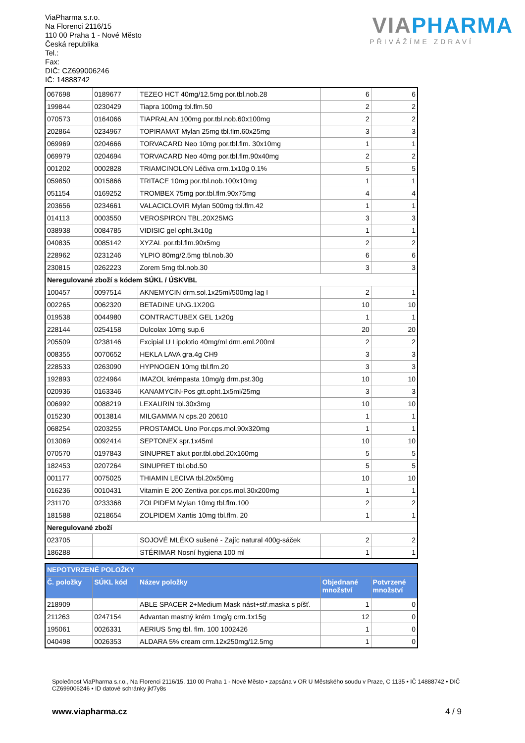ViaPharma s.r.o.
Na Florenci 2116/15
110 00 Praha 1 - Nové Město
Česká republika
Tel.:
Fax:
DIČ: CZ699006246
IČ: 14888742
VIAPHARMA
PŘIVÁŽÍME ZDRAVÍ
| 067698 | 0189677 | TEZEO HCT 40mg/12.5mg por.tbl.nob.28 | 6 | 6 |
| 199844 | 0230429 | Tiapra 100mg tbl.flm.50 | 2 | 2 |
| 070573 | 0164066 | TIAPRALAN 100mg por.tbl.nob.60x100mg | 2 | 2 |
| 202864 | 0234967 | TOPIRAMAT Mylan 25mg tbl.flm.60x25mg | 3 | 3 |
| 069969 | 0204666 | TORVACARD Neo 10mg por.tbl.flm. 30x10mg | 1 | 1 |
| 069979 | 0204694 | TORVACARD Neo 40mg por.tbl.flm.90x40mg | 2 | 2 |
| 001202 | 0002828 | TRIAMCINOLON Léčiva crm.1x10g 0.1% | 5 | 5 |
| 059850 | 0015866 | TRITACE 10mg por.tbl.nob.100x10mg | 1 | 1 |
| 051154 | 0169252 | TROMBEX 75mg por.tbl.flm.90x75mg | 4 | 4 |
| 203656 | 0234661 | VALACICLOVIR Mylan 500mg tbl.flm.42 | 1 | 1 |
| 014113 | 0003550 | VEROSPIRON TBL.20X25MG | 3 | 3 |
| 038938 | 0084785 | VIDISIC gel opht.3x10g | 1 | 1 |
| 040835 | 0085142 | XYZAL por.tbl.flm.90x5mg | 2 | 2 |
| 228962 | 0231246 | YLPIO 80mg/2.5mg tbl.nob.30 | 6 | 6 |
| 230815 | 0262223 | Zorem 5mg tbl.nob.30 | 3 | 3 |
| Neregulované zboží s kódem SÚKL / ÚSKVBL | | | | |
| 100457 | 0097514 | AKNEMYCIN drm.sol.1x25ml/500mg lag I | 2 | 1 |
| 002265 | 0062320 | BETADINE UNG.1X20G | 10 | 10 |
| 019538 | 0044980 | CONTRACTUBEX GEL 1x20g | 1 | 1 |
| 228144 | 0254158 | Dulcolax 10mg sup.6 | 20 | 20 |
| 205509 | 0238146 | Excipial U Lipolotio 40mg/ml drm.eml.200ml | 2 | 2 |
| 008355 | 0070652 | HEKLA LAVA gra.4g CH9 | 3 | 3 |
| 228533 | 0263090 | HYPNOGEN 10mg tbl.flm.20 | 3 | 3 |
| 192893 | 0224964 | IMAZOL krémpasta 10mg/g drm.pst.30g | 10 | 10 |
| 020936 | 0163346 | KANAMYCIN-Pos gtt.opht.1x5ml/25mg | 3 | 3 |
| 006992 | 0088219 | LEXAURIN tbl.30x3mg | 10 | 10 |
| 015230 | 0013814 | MILGAMMA N cps.20 20610 | 1 | 1 |
| 068254 | 0203255 | PROSTAMOL Uno Por.cps.mol.90x320mg | 1 | 1 |
| 013069 | 0092414 | SEPTONEX spr.1x45ml | 10 | 10 |
| 070570 | 0197843 | SINUPRET akut por.tbl.obd.20x160mg | 5 | 5 |
| 182453 | 0207264 | SINUPRET tbl.obd.50 | 5 | 5 |
| 001177 | 0075025 | THIAMIN LECIVA tbl.20x50mg | 10 | 10 |
| 016236 | 0010431 | Vitamin E 200 Zentiva por.cps.mol.30x200mg | 1 | 1 |
| 231170 | 0233368 | ZOLPIDEM Mylan 10mg tbl.flm.100 | 2 | 2 |
| 181588 | 0218654 | ZOLPIDEM Xantis 10mg tbl.flm. 20 | 1 | 1 |
| Neregulované zboží | | | | |
| 023705 | | SOJOVÉ MLÉKO sušené - Zajíc natural 400g-sáček | 2 | 2 |
| 186288 | | STÉRIMAR Nosní hygiena 100 ml | 1 | 1 |
| NEPOTVRZENÉ POLOŽKY | | | | |
| Č. položky | SÚKL kód | Název položky | Objednané množství | Potvrzené množství |
| 218909 | | ABLE SPACER 2+Medium Mask nást+stř.maska s píšť. | 1 | 0 |
| 211263 | 0247154 | Advantan mastný krém 1mg/g crm.1x15g | 12 | 0 |
| 195061 | 0026331 | AERIUS 5mg tbl. flm. 100 1002426 | 1 | 0 |
| 040498 | 0026353 | ALDARA 5% cream crm.12x250mg/12.5mg | 1 | 0 |
Společnost ViaPharma s.r.o., Na Florenci 2116/15, 110 00 Praha 1 - Nové Město • zapsána v OR U Městského soudu v Praze, C 1135 • IČ 14888742 • DIČ CZ699006246 • ID datové schránky jkf7y8s
www.viapharma.cz 4 / 9